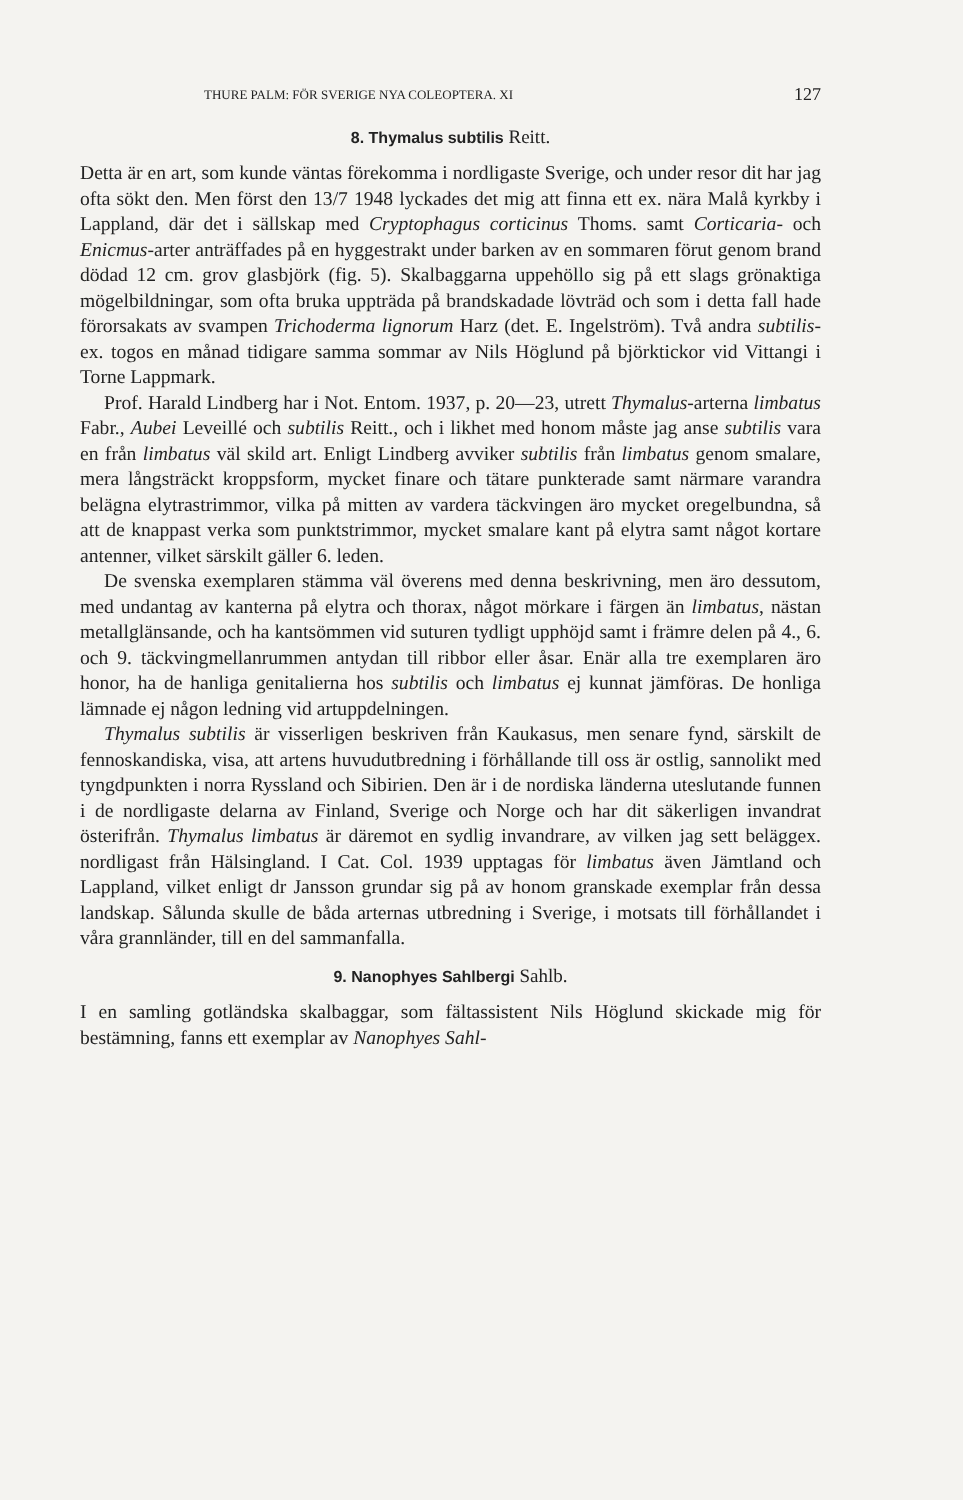THURE PALM: FÖR SVERIGE NYA COLEOPTERA. XI 127
8. Thymalus subtilis Reitt.
Detta är en art, som kunde väntas förekomma i nordligaste Sverige, och under resor dit har jag ofta sökt den. Men först den 13/7 1948 lyckades det mig att finna ett ex. nära Malå kyrkby i Lappland, där det i sällskap med Cryptophagus corticinus Thoms. samt Corticaria- och Enicmus-arter anträffades på en hyggestrakt under barken av en sommaren förut genom brand dödad 12 cm. grov glasbjörk (fig. 5). Skalbaggarna uppehöllo sig på ett slags grönaktiga mögelbildningar, som ofta bruka uppträda på brandskadade lövträd och som i detta fall hade förorsakats av svampen Trichoderma lignorum Harz (det. E. Ingelström). Två andra subtilis-ex. togos en månad tidigare samma sommar av Nils Höglund på björktickor vid Vittangi i Torne Lappmark.
Prof. Harald Lindberg har i Not. Entom. 1937, p. 20—23, utrett Thymalus-arterna limbatus Fabr., Aubei Leveillé och subtilis Reitt., och i likhet med honom måste jag anse subtilis vara en från limbatus väl skild art. Enligt Lindberg avviker subtilis från limbatus genom smalare, mera långsträckt kroppsform, mycket finare och tätare punkterade samt närmare varandra belägna elytrastrimmor, vilka på mitten av vardera täckvingen äro mycket oregelbundna, så att de knappast verka som punktstrimmor, mycket smalare kant på elytra samt något kortare antenner, vilket särskilt gäller 6. leden.
De svenska exemplaren stämma väl överens med denna beskrivning, men äro dessutom, med undantag av kanterna på elytra och thorax, något mörkare i färgen än limbatus, nästan metallglänsande, och ha kantsömmen vid suturen tydligt upphöjd samt i främre delen på 4., 6. och 9. täckvingmellanrummen antydan till ribbor eller åsar. Enär alla tre exemplaren äro honor, ha de hanliga genitalierna hos subtilis och limbatus ej kunnat jämföras. De honliga lämnade ej någon ledning vid artuppdelningen.
Thymalus subtilis är visserligen beskriven från Kaukasus, men senare fynd, särskilt de fennoskandiska, visa, att artens huvudutbredning i förhållande till oss är ostlig, sannolikt med tyngdpunkten i norra Ryssland och Sibirien. Den är i de nordiska länderna uteslutande funnen i de nordligaste delarna av Finland, Sverige och Norge och har dit säkerligen invandrat österifrån. Thymalus limbatus är däremot en sydlig invandrare, av vilken jag sett beläggex. nordligast från Hälsingland. I Cat. Col. 1939 upptagas för limbatus även Jämtland och Lappland, vilket enligt dr Jansson grundar sig på av honom granskade exemplar från dessa landskap. Sålunda skulle de båda arternas utbredning i Sverige, i motsats till förhållandet i våra grannländer, till en del sammanfalla.
9. Nanophyes Sahlbergi Sahlb.
I en samling gotländska skalbaggar, som fältassistent Nils Höglund skickade mig för bestämning, fanns ett exemplar av Nanophyes Sahl-